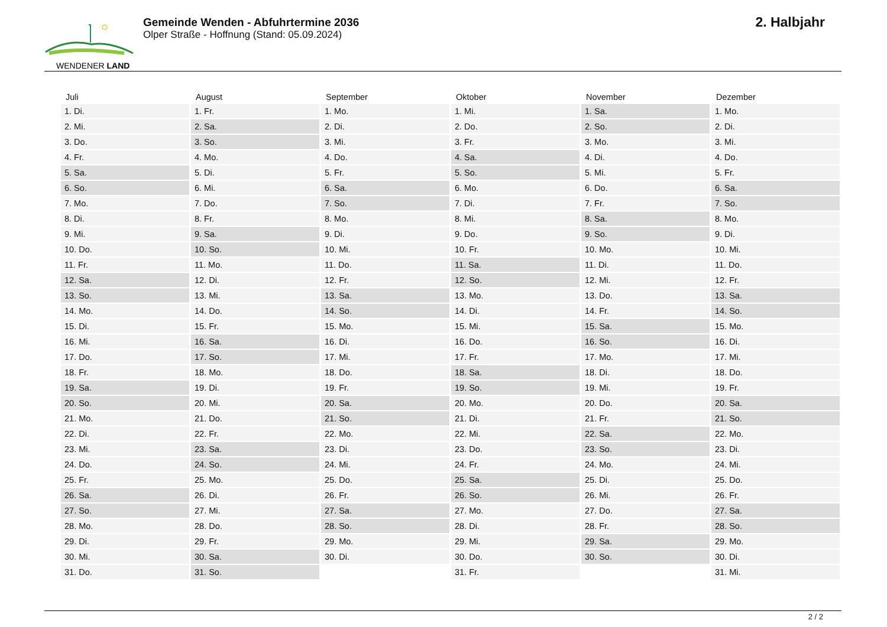WENDENER LAND
Gemeinde Wenden - Abfuhrtermine 2036
Olper Straße - Hoffnung (Stand: 05.09.2024)
2. Halbjahr
| Juli | August | September | Oktober | November | Dezember |
| --- | --- | --- | --- | --- | --- |
| 1. Di. | 1. Fr. | 1. Mo. | 1. Mi. | 1. Sa. | 1. Mo. |
| 2. Mi. | 2. Sa. | 2. Di. | 2. Do. | 2. So. | 2. Di. |
| 3. Do. | 3. So. | 3. Mi. | 3. Fr. | 3. Mo. | 3. Mi. |
| 4. Fr. | 4. Mo. | 4. Do. | 4. Sa. | 4. Di. | 4. Do. |
| 5. Sa. | 5. Di. | 5. Fr. | 5. So. | 5. Mi. | 5. Fr. |
| 6. So. | 6. Mi. | 6. Sa. | 6. Mo. | 6. Do. | 6. Sa. |
| 7. Mo. | 7. Do. | 7. So. | 7. Di. | 7. Fr. | 7. So. |
| 8. Di. | 8. Fr. | 8. Mo. | 8. Mi. | 8. Sa. | 8. Mo. |
| 9. Mi. | 9. Sa. | 9. Di. | 9. Do. | 9. So. | 9. Di. |
| 10. Do. | 10. So. | 10. Mi. | 10. Fr. | 10. Mo. | 10. Mi. |
| 11. Fr. | 11. Mo. | 11. Do. | 11. Sa. | 11. Di. | 11. Do. |
| 12. Sa. | 12. Di. | 12. Fr. | 12. So. | 12. Mi. | 12. Fr. |
| 13. So. | 13. Mi. | 13. Sa. | 13. Mo. | 13. Do. | 13. Sa. |
| 14. Mo. | 14. Do. | 14. So. | 14. Di. | 14. Fr. | 14. So. |
| 15. Di. | 15. Fr. | 15. Mo. | 15. Mi. | 15. Sa. | 15. Mo. |
| 16. Mi. | 16. Sa. | 16. Di. | 16. Do. | 16. So. | 16. Di. |
| 17. Do. | 17. So. | 17. Mi. | 17. Fr. | 17. Mo. | 17. Mi. |
| 18. Fr. | 18. Mo. | 18. Do. | 18. Sa. | 18. Di. | 18. Do. |
| 19. Sa. | 19. Di. | 19. Fr. | 19. So. | 19. Mi. | 19. Fr. |
| 20. So. | 20. Mi. | 20. Sa. | 20. Mo. | 20. Do. | 20. Sa. |
| 21. Mo. | 21. Do. | 21. So. | 21. Di. | 21. Fr. | 21. So. |
| 22. Di. | 22. Fr. | 22. Mo. | 22. Mi. | 22. Sa. | 22. Mo. |
| 23. Mi. | 23. Sa. | 23. Di. | 23. Do. | 23. So. | 23. Di. |
| 24. Do. | 24. So. | 24. Mi. | 24. Fr. | 24. Mo. | 24. Mi. |
| 25. Fr. | 25. Mo. | 25. Do. | 25. Sa. | 25. Di. | 25. Do. |
| 26. Sa. | 26. Di. | 26. Fr. | 26. So. | 26. Mi. | 26. Fr. |
| 27. So. | 27. Mi. | 27. Sa. | 27. Mo. | 27. Do. | 27. Sa. |
| 28. Mo. | 28. Do. | 28. So. | 28. Di. | 28. Fr. | 28. So. |
| 29. Di. | 29. Fr. | 29. Mo. | 29. Mi. | 29. Sa. | 29. Mo. |
| 30. Mi. | 30. Sa. | 30. Di. | 30. Do. | 30. So. | 30. Di. |
| 31. Do. | 31. So. | | 31. Fr. | | 31. Mi. |
2 / 2